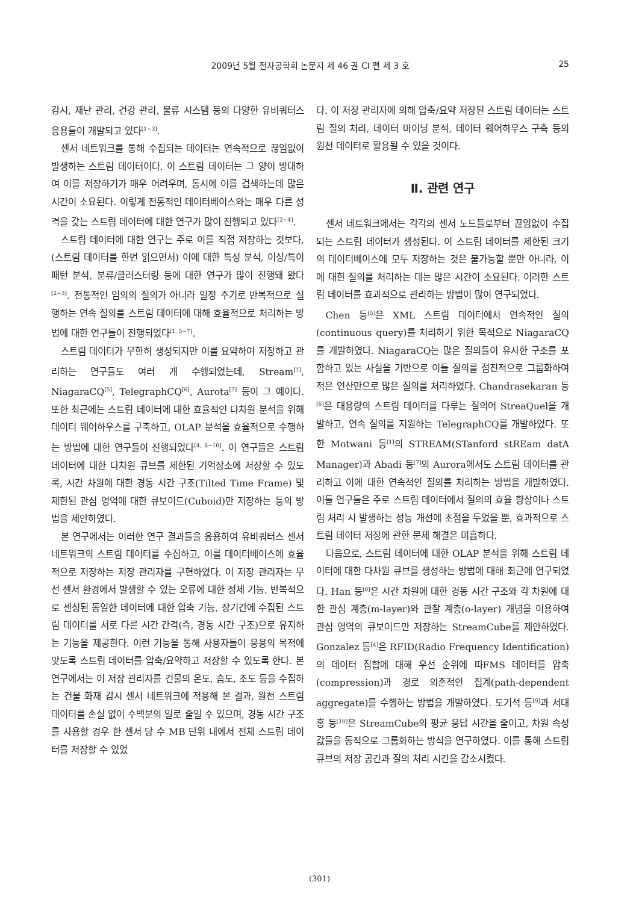2009년 5월 전자공학회 논문지 제 46 권 CI 편 제 3 호
25
감시, 재난 관리, 건강 관리, 물류 시스템 등의 다양한 유비쿼터스 응용들이 개발되고 있다<sup>[1~3]</sup>.
센서 네트워크를 통해 수집되는 데이터는 연속적으로 끊임없이 발생하는 스트림 데이터이다. 이 스트림 데이터는 그 양이 방대하여 이를 저장하기가 매우 어려우며, 동시에 이를 검색하는데 많은 시간이 소요된다. 이렇게 전통적인 데이터베이스와는 매우 다른 성격을 갖는 스트림 데이터에 대한 연구가 많이 진행되고 있다<sup>[2~4]</sup>.
스트림 데이터에 대한 연구는 주로 이를 직접 저장하는 것보다, (스트림 데이터를 한번 읽으면서) 이에 대한 특성 분석, 이상/특이 패턴 분석, 분류/클러스터링 등에 대한 연구가 많이 진행돼 왔다<sup>[2~3]</sup>. 전통적인 임의의 질의가 아니라 일정 주기로 반복적으로 실행하는 연속 질의를 스트림 데이터에 대해 효율적으로 처리하는 방법에 대한 연구들이 진행되었다<sup>[1, 5~7]</sup>.
스트림 데이터가 무한히 생성되지만 이를 요약하여 저장하고 관리하는 연구들도 여러 개 수행되었는데, Stream<sup>[1]</sup>, NiagaraCQ<sup>[5]</sup>, TelegraphCQ<sup>[6]</sup>, Aurota<sup>[7]</sup> 등이 그 예이다. 또한 최근에는 스트림 데이터에 대한 효율적인 다차원 분석을 위해 데이터 웨어하우스를 구축하고, OLAP 분석을 효율적으로 수행하는 방법에 대한 연구들이 진행되었다<sup>[4, 8~10]</sup>. 이 연구들은 스트림 데이터에 대한 다차원 큐브를 제한된 기억장소에 저장할 수 있도록, 시간 차원에 대한 경동 시간 구조(Tilted Time Frame) 및 제한된 관심 영역에 대한 큐보이드(Cuboid)만 저장하는 등의 방법을 제안하였다.
본 연구에서는 이러한 연구 결과들을 응용하여 유비쿼터스 센서 네트워크의 스트림 데이터를 수집하고, 이를 데이터베이스에 효율적으로 저장하는 저장 관리자를 구현하였다. 이 저장 관리자는 무선 센서 환경에서 발생할 수 있는 오류에 대한 정제 기능, 반복적으로 센싱된 동일한 데이터에 대한 압축 기능, 장기간에 수집된 스트림 데이터를 서로 다른 시간 간격(즉, 경동 시간 구조)으로 유지하는 기능을 제공한다. 이런 기능을 통해 사용자들이 응용의 목적에 맞도록 스트림 데이터를 압축/요약하고 저장할 수 있도록 한다. 본 연구에서는 이 저장 관리자를 건물의 온도, 습도, 조도 등을 수집하는 건물 화재 감시 센서 네트워크에 적용해 본 결과, 원천 스트림 데이터를 손실 없이 수백분의 일로 줄일 수 있으며, 경동 시간 구조를 사용할 경우 한 센서 당 수 MB 단위 내에서 전체 스트림 데이터를 저장할 수 있었
다. 이 저장 관리자에 의해 압축/요약 저장된 스트림 데이터는 스트림 질의 처리, 데이터 마이닝 분석, 데이터 웨어하우스 구축 등의 원천 데이터로 활용될 수 있을 것이다.
Ⅱ. 관련 연구
센서 네트워크에서는 각각의 센서 노드들로부터 끊임없이 수집되는 스트림 데이터가 생성된다. 이 스트림 데이터를 제한된 크기의 데이터베이스에 모두 저장하는 것은 불가능할 뿐만 아니라, 이에 대한 질의를 처리하는 데는 많은 시간이 소요된다. 이러한 스트림 데이터를 효과적으로 관리하는 방법이 많이 연구되었다.
Chen 등<sup>[5]</sup>은 XML 스트림 데이터에서 연속적인 질의(continuous query)를 처리하기 위한 목적으로 NiagaraCQ를 개발하였다. NiagaraCQ는 많은 질의들이 유사한 구조를 포함하고 있는 사실을 기반으로 이들 질의를 점진적으로 그룹화하여 적은 연산만으로 많은 질의를 처리하였다. Chandrasekaran 등<sup>[6]</sup>은 대용량의 스트림 데이터를 다루는 질의어 StreaQuel을 개발하고, 연속 질의를 지원하는 TelegraphCQ를 개발하였다. 또한 Motwani 등<sup>[1]</sup>의 STREAM(STanford stREam datA Manager)과 Abadi 등<sup>[7]</sup>의 Aurora에서도 스트림 데이터를 관리하고 이에 대한 연속적인 질의를 처리하는 방법을 개발하였다. 이들 연구들은 주로 스트림 데이터에서 질의의 효율 향상이나 스트림 처리 시 발생하는 성능 개선에 초점을 두었을 뿐, 효과적으로 스트림 데이터 저장에 관한 문제 해결은 미흡하다.
다음으로, 스트림 데이터에 대한 OLAP 분석을 위해 스트림 데이터에 대한 다차원 큐브를 생성하는 방법에 대해 최근에 연구되었다. Han 등<sup>[8]</sup>은 시간 차원에 대한 경동 시간 구조와 각 차원에 대한 관심 계층(m-layer)와 관찰 계층(o-layer) 개념을 이용하여 관심 영역의 큐보이드만 저장하는 StreamCube를 제안하였다. Gonzalez 등<sup>[4]</sup>은 RFID(Radio Frequency Identification)의 데이터 집합에 대해 우선 순위에 따FMS 데이터를 압축(compression)과 경로 의존적인 집계(path-dependent aggregate)를 수행하는 방법을 개발하였다. 도기석 등<sup>[9]</sup>과 서대홍 등<sup>[10]</sup>은 StreamCube의 평균 응답 시간을 줄이고, 차원 속성 값들을 동적으로 그룹화하는 방식을 연구하였다. 이를 통해 스트림 큐브의 저장 공간과 질의 처리 시간을 감소시켰다.
(301)